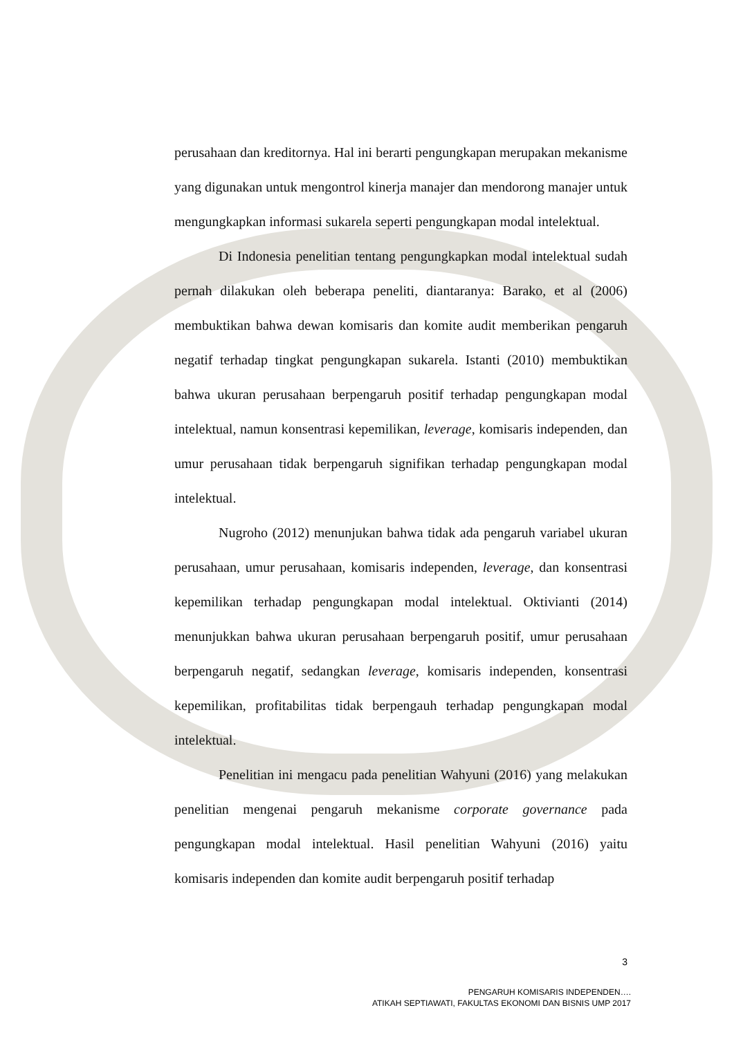perusahaan dan kreditornya. Hal ini berarti pengungkapan merupakan mekanisme yang digunakan untuk mengontrol kinerja manajer dan mendorong manajer untuk mengungkapkan informasi sukarela seperti pengungkapan modal intelektual.
Di Indonesia penelitian tentang pengungkapkan modal intelektual sudah pernah dilakukan oleh beberapa peneliti, diantaranya: Barako, et al (2006) membuktikan bahwa dewan komisaris dan komite audit memberikan pengaruh negatif terhadap tingkat pengungkapan sukarela. Istanti (2010) membuktikan bahwa ukuran perusahaan berpengaruh positif terhadap pengungkapan modal intelektual, namun konsentrasi kepemilikan, leverage, komisaris independen, dan umur perusahaan tidak berpengaruh signifikan terhadap pengungkapan modal intelektual.
Nugroho (2012) menunjukan bahwa tidak ada pengaruh variabel ukuran perusahaan, umur perusahaan, komisaris independen, leverage, dan konsentrasi kepemilikan terhadap pengungkapan modal intelektual. Oktivianti (2014) menunjukkan bahwa ukuran perusahaan berpengaruh positif, umur perusahaan berpengaruh negatif, sedangkan leverage, komisaris independen, konsentrasi kepemilikan, profitabilitas tidak berpengauh terhadap pengungkapan modal intelektual.
Penelitian ini mengacu pada penelitian Wahyuni (2016) yang melakukan penelitian mengenai pengaruh mekanisme corporate governance pada pengungkapan modal intelektual. Hasil penelitian Wahyuni (2016) yaitu komisaris independen dan komite audit berpengaruh positif terhadap
3
PENGARUH KOMISARIS INDEPENDEN….
ATIKAH SEPTIAWATI, FAKULTAS EKONOMI DAN BISNIS UMP 2017